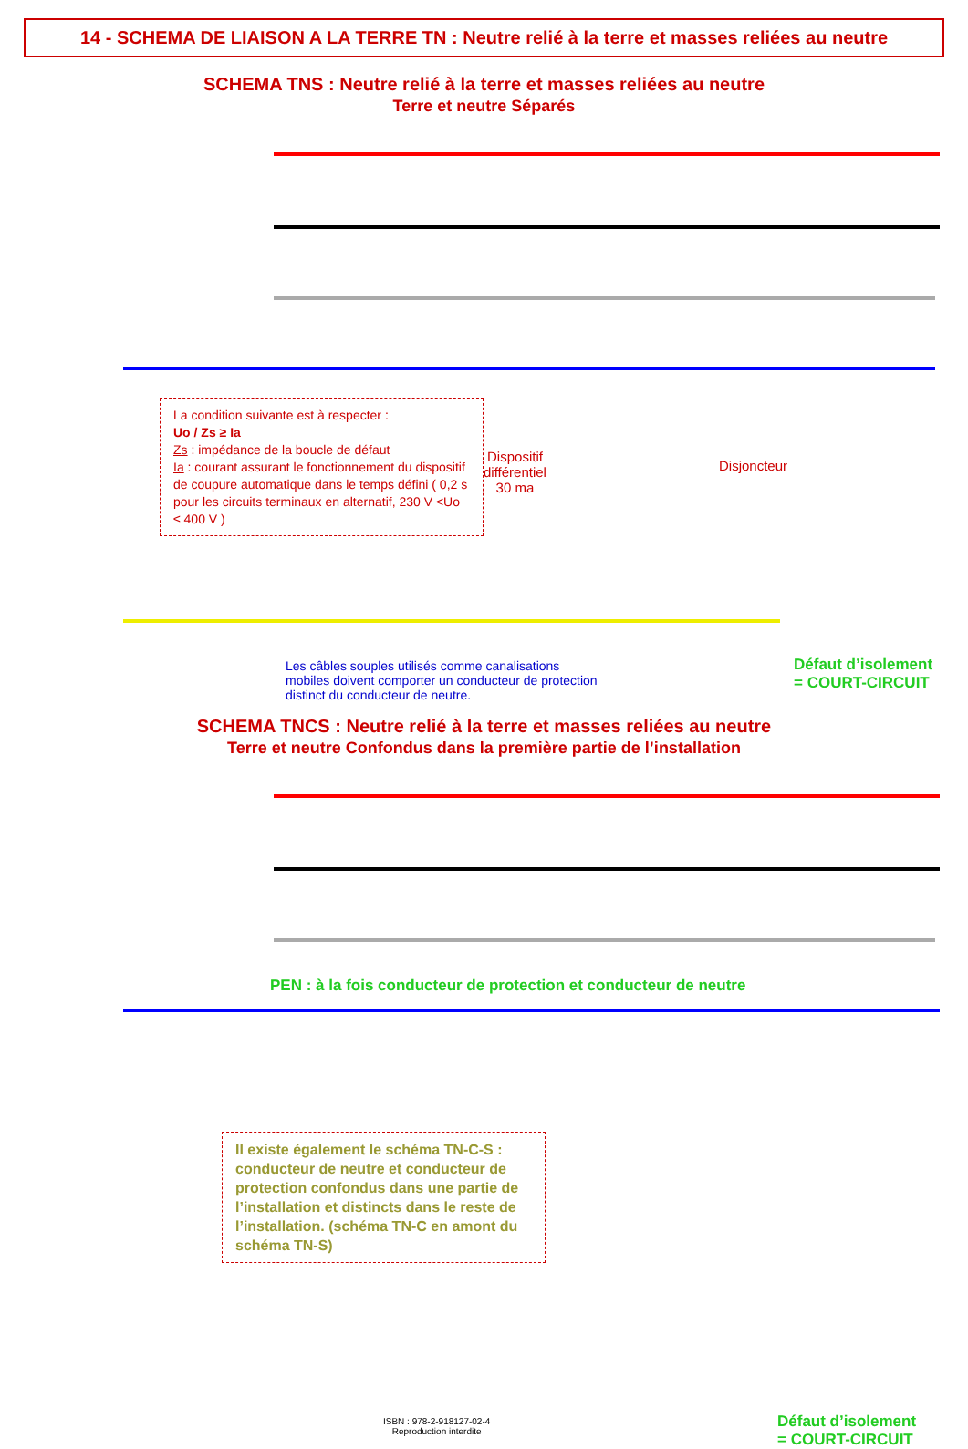14 - SCHEMA DE LIAISON A LA TERRE TN : Neutre relié à la terre et masses reliées au neutre
SCHEMA TNS : Neutre relié à la terre et masses reliées au neutre
Terre et neutre Séparés
La condition suivante est à respecter :
Uo / Zs ≥ Ia
Zs : impédance de la boucle de défaut
Ia : courant assurant le fonctionnement du dispositif de coupure automatique dans le temps défini ( 0,2 s pour les circuits terminaux en alternatif, 230 V <Uo ≤ 400 V )
Dispositif
différentiel
30 ma
Disjoncteur
Les câbles souples utilisés comme canalisations
mobiles doivent comporter un conducteur de protection
distinct du conducteur de neutre.
Défaut d’isolement
= COURT-CIRCUIT
SCHEMA TNCS : Neutre relié à la terre et masses reliées au neutre
Terre et neutre Confondus dans la première partie de l’installation
PEN : à la fois conducteur de protection et conducteur de neutre
Il existe également le schéma TN-C-S : conducteur de neutre et conducteur de protection confondus dans une partie de l’installation et distincts dans le reste de l’installation. (schéma TN-C en amont du schéma TN-S)
ISBN : 978-2-918127-02-4
Reproduction interdite
Défaut d’isolement
= COURT-CIRCUIT